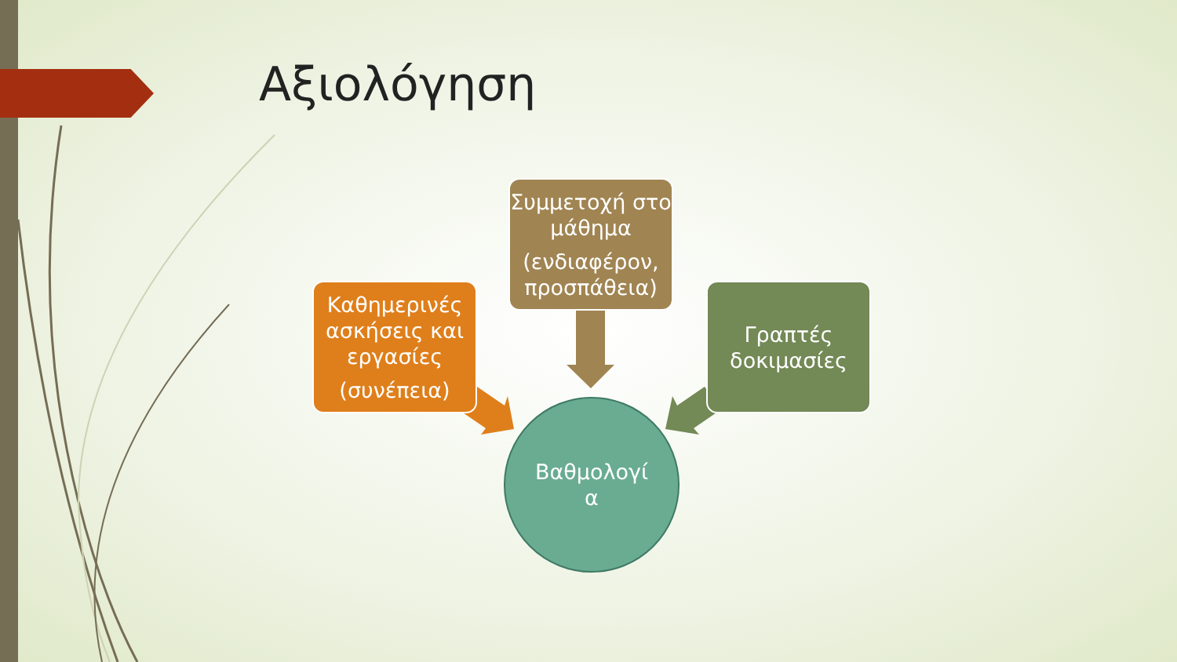Αξιολόγηση
Συμμετοχή στο μάθημα
(ενδιαφέρον, προσπάθεια)
Καθημερινές ασκήσεις και εργασίες
(συνέπεια)
Γραπτές δοκιμασίες
Βαθμολογί
α